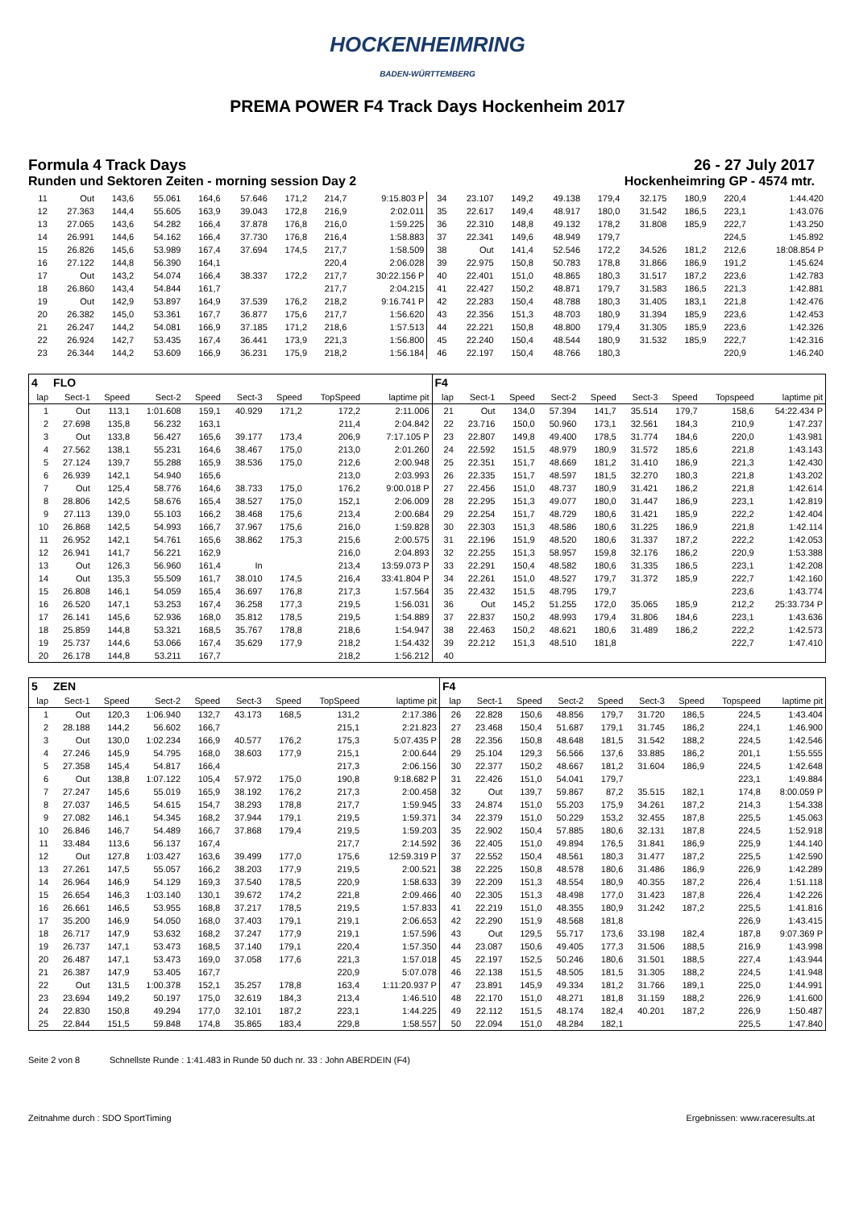HOCKENHEIMRING
BADEN-WÜRTTEMBERG
PREMA POWER F4 Track Days Hockenheim 2017
Formula 4 Track Days 26 - 27 July 2017
Runden und Sektoren Zeiten - morning session Day 2 Hockenheimring GP - 4574 mtr.
| 11 | Out | 143,6 | 55.061 | 164,6 | 57.646 | 171,2 | 214,7 | 9:15.803 P | 34 | 23.107 | 149,2 | 49.138 | 179,4 | 32.175 | 180,9 | 220,4 | 1:44.420 |
| 12 | 27.363 | 144,4 | 55.605 | 163,9 | 39.043 | 172,8 | 216,9 | 2:02.011 | 35 | 22.617 | 149,4 | 48.917 | 180,0 | 31.542 | 186,5 | 223,1 | 1:43.076 |
| 13 | 27.065 | 143,6 | 54.282 | 166,4 | 37.878 | 176,8 | 216,0 | 1:59.225 | 36 | 22.310 | 148,8 | 49.132 | 178,2 | 31.808 | 185,9 | 222,7 | 1:43.250 |
| 14 | 26.991 | 144,6 | 54.162 | 166,4 | 37.730 | 176,8 | 216,4 | 1:58.883 | 37 | 22.341 | 149,6 | 48.949 | 179,7 | | | 224,5 | 1:45.892 |
| 15 | 26.826 | 145,6 | 53.989 | 167,4 | 37.694 | 174,5 | 217,7 | 1:58.509 | 38 | Out | 141,4 | 52.546 | 172,2 | 34.526 | 181,2 | 212,6 | 18:08.854 P |
| 16 | 27.122 | 144,8 | 56.390 | 164,1 | | | 220,4 | 2:06.028 | 39 | 22.975 | 150,8 | 50.783 | 178,8 | 31.866 | 186,9 | 191,2 | 1:45.624 |
| 17 | Out | 143,2 | 54.074 | 166,4 | 38.337 | 172,2 | 217,7 | 30:22.156 P | 40 | 22.401 | 151,0 | 48.865 | 180,3 | 31.517 | 187,2 | 223,6 | 1:42.783 |
| 18 | 26.860 | 143,4 | 54.844 | 161,7 | | | 217,7 | 2:04.215 | 41 | 22.427 | 150,2 | 48.871 | 179,7 | 31.583 | 186,5 | 221,3 | 1:42.881 |
| 19 | Out | 142,9 | 53.897 | 164,9 | 37.539 | 176,2 | 218,2 | 9:16.741 P | 42 | 22.283 | 150,4 | 48.788 | 180,3 | 31.405 | 183,1 | 221,8 | 1:42.476 |
| 20 | 26.382 | 145,0 | 53.361 | 167,7 | 36.877 | 175,6 | 217,7 | 1:56.620 | 43 | 22.356 | 151,3 | 48.703 | 180,9 | 31.394 | 185,9 | 223,6 | 1:42.453 |
| 21 | 26.247 | 144,2 | 54.081 | 166,9 | 37.185 | 171,2 | 218,6 | 1:57.513 | 44 | 22.221 | 150,8 | 48.800 | 179,4 | 31.305 | 185,9 | 223,6 | 1:42.326 |
| 22 | 26.924 | 142,7 | 53.435 | 167,4 | 36.441 | 173,9 | 221,3 | 1:56.800 | 45 | 22.240 | 150,4 | 48.544 | 180,9 | 31.532 | 185,9 | 222,7 | 1:42.316 |
| 23 | 26.344 | 144,2 | 53.609 | 166,9 | 36.231 | 175,9 | 218,2 | 1:56.184 | 46 | 22.197 | 150,4 | 48.766 | 180,3 | | | 220,9 | 1:46.240 |
| 4 | FLO | | | | | | | | F4 | | | | | | | | |
| lap | Sect-1 | Speed | Sect-2 | Speed | Sect-3 | Speed | TopSpeed | laptime pit | lap | Sect-1 | Speed | Sect-2 | Speed | Sect-3 | Speed | Topspeed | laptime pit |
| 1 | Out | 113,1 | 1:01.608 | 159,1 | 40.929 | 171,2 | 172,2 | 2:11.006 | 21 | Out | 134,0 | 57.394 | 141,7 | 35.514 | 179,7 | 158,6 | 54:22.434 P |
| 2 | 27.698 | 135,8 | 56.232 | 163,1 | | | 211,4 | 2:04.842 | 22 | 23.716 | 150,0 | 50.960 | 173,1 | 32.561 | 184,3 | 210,9 | 1:47.237 |
| 3 | Out | 133,8 | 56.427 | 165,6 | 39.177 | 173,4 | 206,9 | 7:17.105 P | 23 | 22.807 | 149,8 | 49.400 | 178,5 | 31.774 | 184,6 | 220,0 | 1:43.981 |
| 4 | 27.562 | 138,1 | 55.231 | 164,6 | 38.467 | 175,0 | 213,0 | 2:01.260 | 24 | 22.592 | 151,5 | 48.979 | 180,9 | 31.572 | 185,6 | 221,8 | 1:43.143 |
| 5 | 27.124 | 139,7 | 55.288 | 165,9 | 38.536 | 175,0 | 212,6 | 2:00.948 | 25 | 22.351 | 151,7 | 48.669 | 181,2 | 31.410 | 186,9 | 221,3 | 1:42.430 |
| 6 | 26.939 | 142,1 | 54.940 | 165,6 | | | 213,0 | 2:03.993 | 26 | 22.335 | 151,7 | 48.597 | 181,5 | 32.270 | 180,3 | 221,8 | 1:43.202 |
| 7 | Out | 125,4 | 58.776 | 164,6 | 38.733 | 175,0 | 176,2 | 9:00.018 P | 27 | 22.456 | 151,0 | 48.737 | 180,9 | 31.421 | 186,2 | 221,8 | 1:42.614 |
| 8 | 28.806 | 142,5 | 58.676 | 165,4 | 38.527 | 175,0 | 152,1 | 2:06.009 | 28 | 22.295 | 151,3 | 49.077 | 180,0 | 31.447 | 186,9 | 223,1 | 1:42.819 |
| 9 | 27.113 | 139,0 | 55.103 | 166,2 | 38.468 | 175,6 | 213,4 | 2:00.684 | 29 | 22.254 | 151,7 | 48.729 | 180,6 | 31.421 | 185,9 | 222,2 | 1:42.404 |
| 10 | 26.868 | 142,5 | 54.993 | 166,7 | 37.967 | 175,6 | 216,0 | 1:59.828 | 30 | 22.303 | 151,3 | 48.586 | 180,6 | 31.225 | 186,9 | 221,8 | 1:42.114 |
| 11 | 26.952 | 142,1 | 54.761 | 165,6 | 38.862 | 175,3 | 215,6 | 2:00.575 | 31 | 22.196 | 151,9 | 48.520 | 180,6 | 31.337 | 187,2 | 222,2 | 1:42.053 |
| 12 | 26.941 | 141,7 | 56.221 | 162,9 | | | 216,0 | 2:04.893 | 32 | 22.255 | 151,3 | 58.957 | 159,8 | 32.176 | 186,2 | 220,9 | 1:53.388 |
| 13 | Out | 126,3 | 56.960 | 161,4 | In | | 213,4 | 13:59.073 P | 33 | 22.291 | 150,4 | 48.582 | 180,6 | 31.335 | 186,5 | 223,1 | 1:42.208 |
| 14 | Out | 135,3 | 55.509 | 161,7 | 38.010 | 174,5 | 216,4 | 33:41.804 P | 34 | 22.261 | 151,0 | 48.527 | 179,7 | 31.372 | 185,9 | 222,7 | 1:42.160 |
| 15 | 26.808 | 146,1 | 54.059 | 165,4 | 36.697 | 176,8 | 217,3 | 1:57.564 | 35 | 22.432 | 151,5 | 48.795 | 179,7 | | | 223,6 | 1:43.774 |
| 16 | 26.520 | 147,1 | 53.253 | 167,4 | 36.258 | 177,3 | 219,5 | 1:56.031 | 36 | Out | 145,2 | 51.255 | 172,0 | 35.065 | 185,9 | 212,2 | 25:33.734 P |
| 17 | 26.141 | 145,6 | 52.936 | 168,0 | 35.812 | 178,5 | 219,5 | 1:54.889 | 37 | 22.837 | 150,2 | 48.993 | 179,4 | 31.806 | 184,6 | 223,1 | 1:43.636 |
| 18 | 25.859 | 144,8 | 53.321 | 168,5 | 35.767 | 178,8 | 218,6 | 1:54.947 | 38 | 22.463 | 150,2 | 48.621 | 180,6 | 31.489 | 186,2 | 222,2 | 1:42.573 |
| 19 | 25.737 | 144,6 | 53.066 | 167,4 | 35.629 | 177,9 | 218,2 | 1:54.432 | 39 | 22.212 | 151,3 | 48.510 | 181,8 | | | 222,7 | 1:47.410 |
| 20 | 26.178 | 144,8 | 53.211 | 167,7 | | | 218,2 | 1:56.212 | 40 | | | | | | | | |
| 5 | ZEN | | | | | | | | F4 | | | | | | | | |
| lap | Sect-1 | Speed | Sect-2 | Speed | Sect-3 | Speed | TopSpeed | laptime pit | lap | Sect-1 | Speed | Sect-2 | Speed | Sect-3 | Speed | Topspeed | laptime pit |
| 1 | Out | 120,3 | 1:06.940 | 132,7 | 43.173 | 168,5 | 131,2 | 2:17.386 | 26 | 22.828 | 150,6 | 48.856 | 179,7 | 31.720 | 186,5 | 224,5 | 1:43.404 |
| 2 | 28.188 | 144,2 | 56.602 | 166,7 | | | 215,1 | 2:21.823 | 27 | 23.468 | 150,4 | 51.687 | 179,1 | 31.745 | 186,2 | 224,1 | 1:46.900 |
| 3 | Out | 130,0 | 1:02.234 | 166,9 | 40.577 | 176,2 | 175,3 | 5:07.435 P | 28 | 22.356 | 150,8 | 48.648 | 181,5 | 31.542 | 188,2 | 224,5 | 1:42.546 |
| 4 | 27.246 | 145,9 | 54.795 | 168,0 | 38.603 | 177,9 | 215,1 | 2:00.644 | 29 | 25.104 | 129,3 | 56.566 | 137,6 | 33.885 | 186,2 | 201,1 | 1:55.555 |
| 5 | 27.358 | 145,4 | 54.817 | 166,4 | | | 217,3 | 2:06.156 | 30 | 22.377 | 150,2 | 48.667 | 181,2 | 31.604 | 186,9 | 224,5 | 1:42.648 |
| 6 | Out | 138,8 | 1:07.122 | 105,4 | 57.972 | 175,0 | 190,8 | 9:18.682 P | 31 | 22.426 | 151,0 | 54.041 | 179,7 | | | 223,1 | 1:49.884 |
| 7 | 27.247 | 145,6 | 55.019 | 165,9 | 38.192 | 176,2 | 217,3 | 2:00.458 | 32 | Out | 139,7 | 59.867 | 87,2 | 35.515 | 182,1 | 174,8 | 8:00.059 P |
| 8 | 27.037 | 146,5 | 54.615 | 154,7 | 38.293 | 178,8 | 217,7 | 1:59.945 | 33 | 24.874 | 151,0 | 55.203 | 175,9 | 34.261 | 187,2 | 214,3 | 1:54.338 |
| 9 | 27.082 | 146,1 | 54.345 | 168,2 | 37.944 | 179,1 | 219,5 | 1:59.371 | 34 | 22.379 | 151,0 | 50.229 | 153,2 | 32.455 | 187,8 | 225,5 | 1:45.063 |
| 10 | 26.846 | 146,7 | 54.489 | 166,7 | 37.868 | 179,4 | 219,5 | 1:59.203 | 35 | 22.902 | 150,4 | 57.885 | 180,6 | 32.131 | 187,8 | 224,5 | 1:52.918 |
| 11 | 33.484 | 113,6 | 56.137 | 167,4 | | | 217,7 | 2:14.592 | 36 | 22.405 | 151,0 | 49.894 | 176,5 | 31.841 | 186,9 | 225,9 | 1:44.140 |
| 12 | Out | 127,8 | 1:03.427 | 163,6 | 39.499 | 177,0 | 175,6 | 12:59.319 P | 37 | 22.552 | 150,4 | 48.561 | 180,3 | 31.477 | 187,2 | 225,5 | 1:42.590 |
| 13 | 27.261 | 147,5 | 55.057 | 166,2 | 38.203 | 177,9 | 219,5 | 2:00.521 | 38 | 22.225 | 150,8 | 48.578 | 180,6 | 31.486 | 186,9 | 226,9 | 1:42.289 |
| 14 | 26.964 | 146,9 | 54.129 | 169,3 | 37.540 | 178,5 | 220,9 | 1:58.633 | 39 | 22.209 | 151,3 | 48.554 | 180,9 | 40.355 | 187,2 | 226,4 | 1:51.118 |
| 15 | 26.654 | 146,3 | 1:03.140 | 130,1 | 39.672 | 174,2 | 221,8 | 2:09.466 | 40 | 22.305 | 151,3 | 48.498 | 177,0 | 31.423 | 187,8 | 226,4 | 1:42.226 |
| 16 | 26.661 | 146,5 | 53.955 | 168,8 | 37.217 | 178,5 | 219,5 | 1:57.833 | 41 | 22.219 | 151,0 | 48.355 | 180,9 | 31.242 | 187,2 | 225,5 | 1:41.816 |
| 17 | 35.200 | 146,9 | 54.050 | 168,0 | 37.403 | 179,1 | 219,1 | 2:06.653 | 42 | 22.290 | 151,9 | 48.568 | 181,8 | | | 226,9 | 1:43.415 |
| 18 | 26.717 | 147,9 | 53.632 | 168,2 | 37.247 | 177,9 | 219,1 | 1:57.596 | 43 | Out | 129,5 | 55.717 | 173,6 | 33.198 | 182,4 | 187,8 | 9:07.369 P |
| 19 | 26.737 | 147,1 | 53.473 | 168,5 | 37.140 | 179,1 | 220,4 | 1:57.350 | 44 | 23.087 | 150,6 | 49.405 | 177,3 | 31.506 | 188,5 | 216,9 | 1:43.998 |
| 20 | 26.487 | 147,1 | 53.473 | 169,0 | 37.058 | 177,6 | 221,3 | 1:57.018 | 45 | 22.197 | 152,5 | 50.246 | 180,6 | 31.501 | 188,5 | 227,4 | 1:43.944 |
| 21 | 26.387 | 147,9 | 53.405 | 167,7 | | | 220,9 | 5:07.078 | 46 | 22.138 | 151,5 | 48.505 | 181,5 | 31.305 | 188,2 | 224,5 | 1:41.948 |
| 22 | Out | 131,5 | 1:00.378 | 152,1 | 35.257 | 178,8 | 163,4 | 1:11:20.937 P | 47 | 23.891 | 145,9 | 49.334 | 181,2 | 31.766 | 189,1 | 225,0 | 1:44.991 |
| 23 | 23.694 | 149,2 | 50.197 | 175,0 | 32.619 | 184,3 | 213,4 | 1:46.510 | 48 | 22.170 | 151,0 | 48.271 | 181,8 | 31.159 | 188,2 | 226,9 | 1:41.600 |
| 24 | 22.830 | 150,8 | 49.294 | 177,0 | 32.101 | 187,2 | 223,1 | 1:44.225 | 49 | 22.112 | 151,5 | 48.174 | 182,4 | 40.201 | 187,2 | 226,9 | 1:50.487 |
| 25 | 22.844 | 151,5 | 59.848 | 174,8 | 35.865 | 183,4 | 229,8 | 1:58.557 | 50 | 22.094 | 151,0 | 48.284 | 182,1 | | | 225,5 | 1:47.840 |
Seite 2 von 8 Schnellste Runde : 1:41.483 in Runde 50 duch nr. 33 : John ABERDEIN (F4)
Zeitnahme durch : SDO SportTiming Ergebnissen: www.raceresults.at